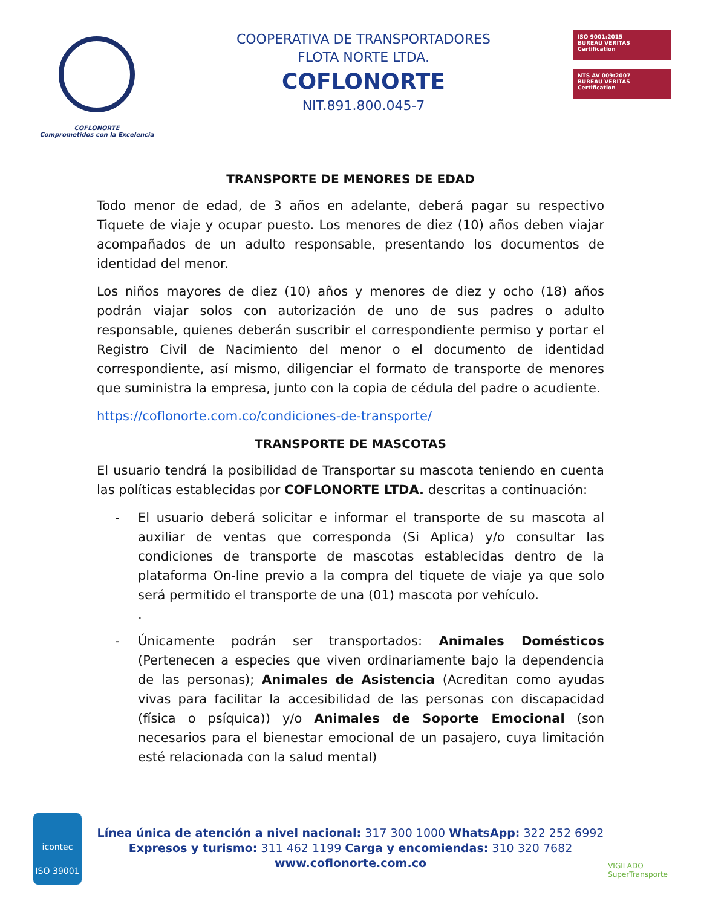COFLONORTE
Comprometidos con la Excelencia
COOPERATIVA DE TRANSPORTADORES
FLOTA NORTE LTDA.
COFLONORTE
NIT.891.800.045-7
ISO 9001:2015
BUREAU VERITAS
Certification
NTS AV 009:2007
BUREAU VERITAS
Certification
TRANSPORTE DE MENORES DE EDAD
Todo menor de edad, de 3 años en adelante, deberá pagar su respectivo Tiquete de viaje y ocupar puesto. Los menores de diez (10) años deben viajar acompañados de un adulto responsable, presentando los documentos de identidad del menor.
Los niños mayores de diez (10) años y menores de diez y ocho (18) años podrán viajar solos con autorización de uno de sus padres o adulto responsable, quienes deberán suscribir el correspondiente permiso y portar el Registro Civil de Nacimiento del menor o el documento de identidad correspondiente, así mismo, diligenciar el formato de transporte de menores que suministra la empresa, junto con la copia de cédula del padre o acudiente.
https://coflonorte.com.co/condiciones-de-transporte/
TRANSPORTE DE MASCOTAS
El usuario tendrá la posibilidad de Transportar su mascota teniendo en cuenta las políticas establecidas por COFLONORTE LTDA. descritas a continuación:
- El usuario deberá solicitar e informar el transporte de su mascota al auxiliar de ventas que corresponda (Si Aplica) y/o consultar las condiciones de transporte de mascotas establecidas dentro de la plataforma On-line previo a la compra del tiquete de viaje ya que solo será permitido el transporte de una (01) mascota por vehículo.
.
- Únicamente podrán ser transportados: Animales Domésticos (Pertenecen a especies que viven ordinariamente bajo la dependencia de las personas); Animales de Asistencia (Acreditan como ayudas vivas para facilitar la accesibilidad de las personas con discapacidad (física o psíquica)) y/o Animales de Soporte Emocional (son necesarios para el bienestar emocional de un pasajero, cuya limitación esté relacionada con la salud mental)
icontec
ISO 39001
Línea única de atención a nivel nacional: 317 300 1000 WhatsApp: 322 252 6992
Expresos y turismo: 311 462 1199 Carga y encomiendas: 310 320 7682
www.coflonorte.com.co
VIGILADO
SuperTransporte